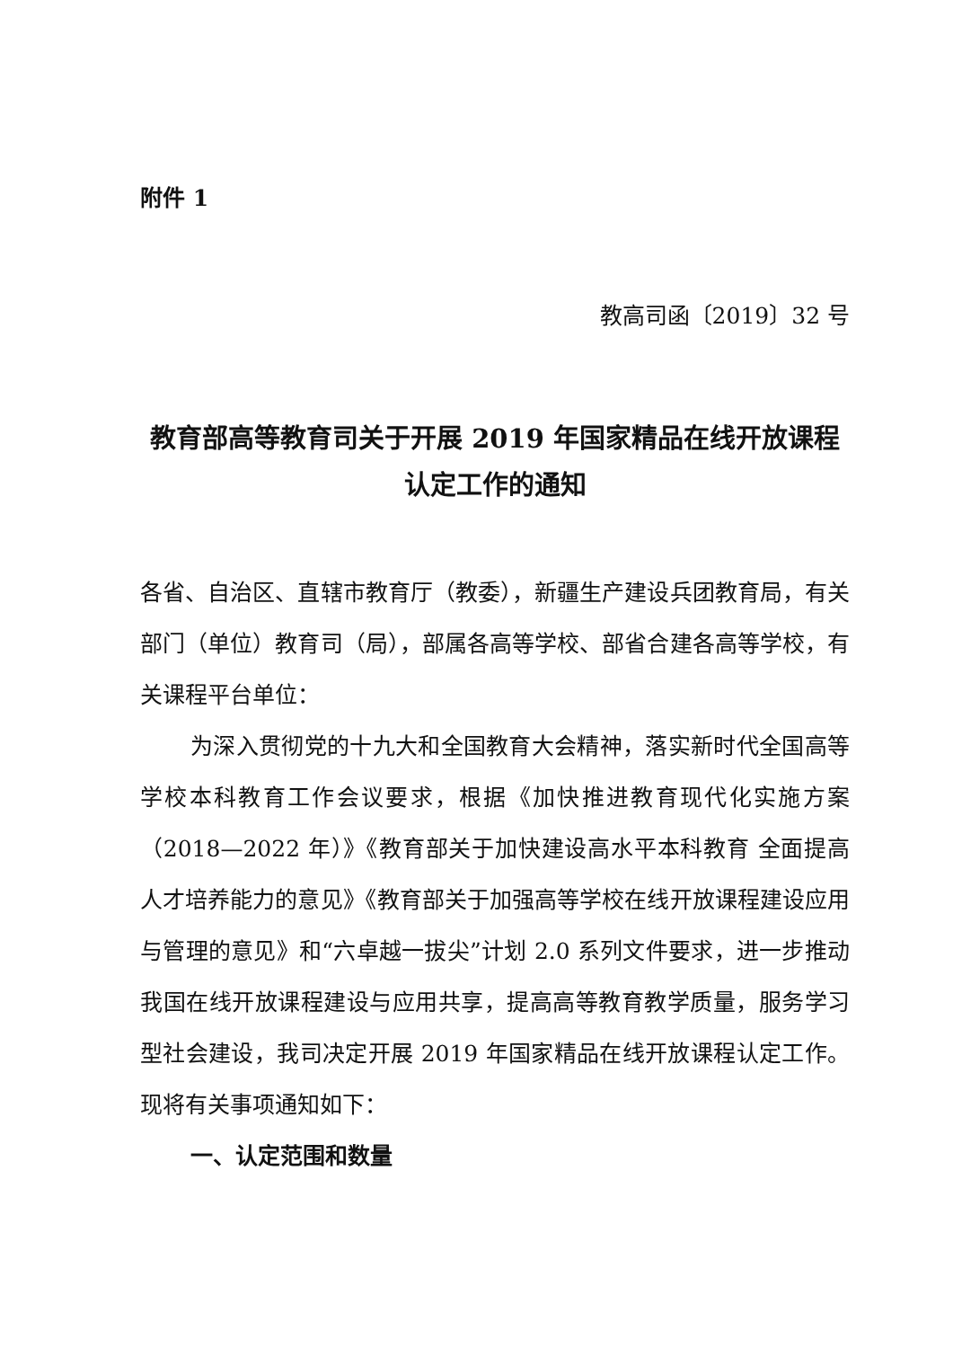附件 1
教高司函〔2019〕32 号
教育部高等教育司关于开展 2019 年国家精品在线开放课程认定工作的通知
各省、自治区、直辖市教育厅（教委），新疆生产建设兵团教育局，有关部门（单位）教育司（局），部属各高等学校、部省合建各高等学校，有关课程平台单位：
为深入贯彻党的十九大和全国教育大会精神，落实新时代全国高等学校本科教育工作会议要求，根据《加快推进教育现代化实施方案（2018—2022 年）》《教育部关于加快建设高水平本科教育 全面提高人才培养能力的意见》《教育部关于加强高等学校在线开放课程建设应用与管理的意见》和“六卓越一拔尖”计划 2.0 系列文件要求，进一步推动我国在线开放课程建设与应用共享，提高高等教育教学质量，服务学习型社会建设，我司决定开展 2019 年国家精品在线开放课程认定工作。现将有关事项通知如下：
一、认定范围和数量